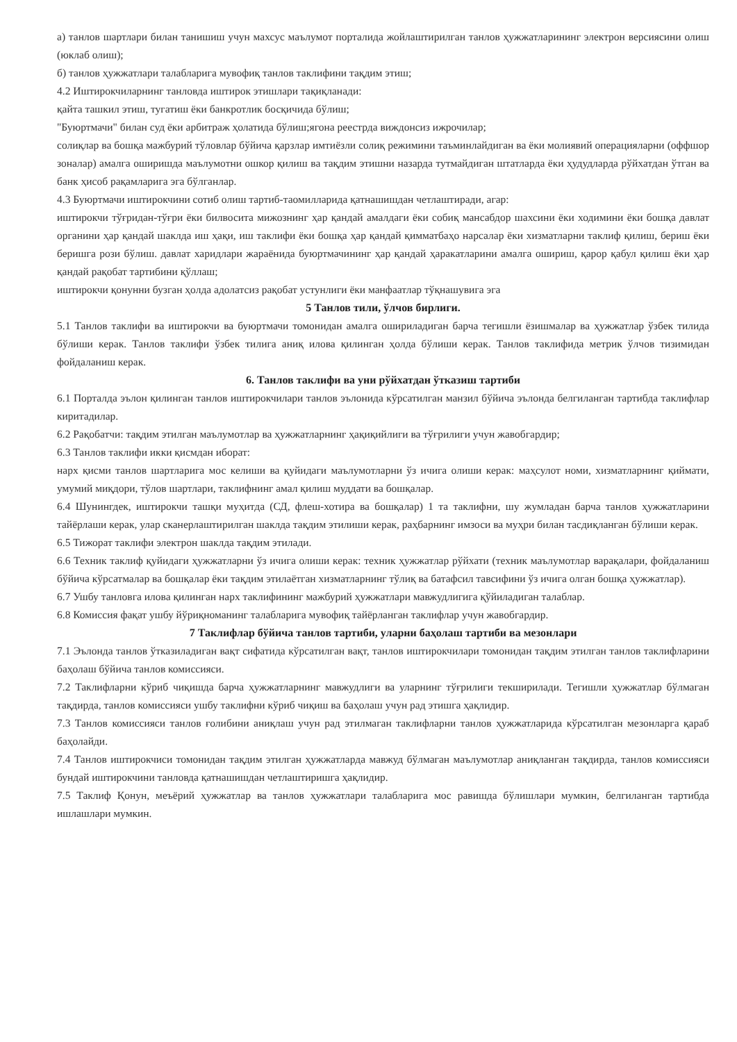а) танлов шартлари билан танишиш учун махсус маълумот порталида жойлаштирилган танлов ҳужжатларининг электрон версиясини олиш (юклаб олиш);
б) танлов ҳужжатлари талабларига мувофиқ танлов таклифини тақдим этиш;
4.2 Иштирокчиларнинг танловда иштирок этишлари тақиқланади:
қайта ташкил этиш, тугатиш ёки банкротлик босқичида бўлиш;
"Буюртмачи" билан суд ёки арбитраж ҳолатида бўлиш;ягона реестрда виждонсиз ижрочилар;
солиқлар ва бошқа мажбурий тўловлар бўйича қарзлар имтиёзли солиқ режимини таъминлайдиган ва ёки молиявий операцияларни (оффшор зоналар) амалга оширишда маълумотни ошкор қилиш ва тақдим этишни назарда тутмайдиган штатларда ёки ҳудудларда рўйхатдан ўтган ва банк ҳисоб рақамларига эга бўлганлар.
4.3 Буюртмачи иштирокчини сотиб олиш тартиб-таомилларида қатнашишдан четлаштиради, агар:
иштирокчи тўғридан-тўғри ёки билвосита мижознинг ҳар қандай амалдаги ёки собиқ мансабдор шахсини ёки ходимини ёки бошқа давлат органини ҳар қандай шаклда иш ҳақи, иш таклифи ёки бошқа ҳар қандай қимматбаҳо нарсалар ёки хизматларни таклиф қилиш, бериш ёки беришга рози бўлиш. давлат харидлари жараёнида буюртмачининг ҳар қандай ҳаракатларини амалга ошириш, қарор қабул қилиш ёки ҳар қандай рақобат тартибини қўллаш;
иштирокчи қонунни бузган ҳолда адолатсиз рақобат устунлиги ёки манфаатлар тўқнашувига эга
5 Танлов тили, ўлчов бирлиги.
5.1 Танлов таклифи ва иштирокчи ва буюртмачи томонидан амалга ошириладиган барча тегишли ёзишмалар ва ҳужжатлар ўзбек тилида бўлиши керак. Танлов таклифи ўзбек тилига аниқ илова қилинган ҳолда бўлиши керак. Танлов таклифида метрик ўлчов тизимидан фойдаланиш керак.
6. Танлов таклифи ва уни рўйхатдан ўтказиш тартиби
6.1 Порталда эълон қилинган танлов иштирокчилари танлов эълонида кўрсатилган манзил бўйича эълонда белгиланган тартибда таклифлар киритадилар.
6.2 Рақобатчи: тақдим этилган маълумотлар ва ҳужжатларнинг ҳақиқийлиги ва тўғрилиги учун жавобгардир;
6.3 Танлов таклифи икки қисмдан иборат:
нарх қисми танлов шартларига мос келиши ва қуйидаги маълумотларни ўз ичига олиши керак: маҳсулот номи, хизматларнинг қиймати, умумий миқдори, тўлов шартлари, таклифнинг амал қилиш муддати ва бошқалар.
6.4 Шунингдек, иштирокчи ташқи муҳитда (СД, флеш-хотира ва бошқалар) 1 та таклифни, шу жумладан барча танлов ҳужжатларини тайёрлаши керак, улар сканерлаштирилган шаклда тақдим этилиши керак, раҳбарнинг имзоси ва муҳри билан тасдиқланган бўлиши керак.
6.5 Тижорат таклифи электрон шаклда тақдим этилади.
6.6 Техник таклиф қуйидаги ҳужжатларни ўз ичига олиши керак: техник ҳужжатлар рўйхати (техник маълумотлар варақалари, фойдаланиш бўйича кўрсатмалар ва бошқалар ёки тақдим этилаётган хизматларнинг тўлиқ ва батафсил тавсифини ўз ичига олган бошқа ҳужжатлар).
6.7 Ушбу танловга илова қилинган нарх таклифининг мажбурий ҳужжатлари мавжудлигига қўйиладиган талаблар.
6.8 Комиссия фақат ушбу йўриқноманинг талабларига мувофиқ тайёрланган таклифлар учун жавобгардир.
7 Таклифлар бўйича танлов тартиби, уларни баҳолаш тартиби ва мезонлари
7.1 Эълонда танлов ўтказиладиган вақт сифатида кўрсатилган вақт, танлов иштирокчилари томонидан тақдим этилган танлов таклифларини баҳолаш бўйича танлов комиссияси.
7.2 Таклифларни кўриб чиқишда барча ҳужжатларнинг мавжудлиги ва уларнинг тўғрилиги текширилади. Тегишли ҳужжатлар бўлмаган тақдирда, танлов комиссияси ушбу таклифни кўриб чиқиш ва баҳолаш учун рад этишга ҳақлидир.
7.3 Танлов комиссияси танлов ғолибини аниқлаш учун рад этилмаган таклифларни танлов ҳужжатларида кўрсатилган мезонларга қараб баҳолайди.
7.4 Танлов иштирокчиси томонидан тақдим этилган ҳужжатларда мавжуд бўлмаган маълумотлар аниқланган тақдирда, танлов комиссияси бундай иштирокчини танловда қатнашишдан четлаштиришга ҳақлидир.
7.5 Таклиф Қонун, меъёрий ҳужжатлар ва танлов ҳужжатлари талабларига мос равишда бўлишлари мумкин, белгиланган тартибда ишлашлари мумкин.